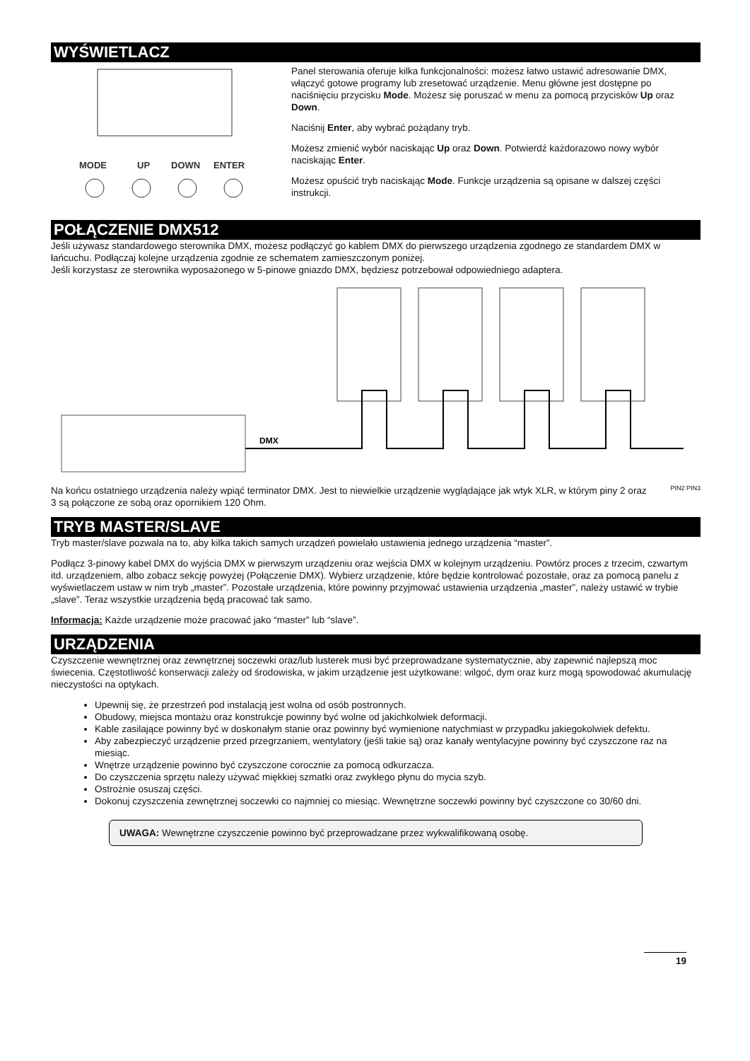WYŚWIETLACZ
MODE
UP
DOWN
ENTER
Panel sterowania oferuje kilka funkcjonalności: możesz łatwo ustawić adresowanie DMX, włączyć gotowe programy lub zresetować urządzenie. Menu główne jest dostępne po naciśnięciu przycisku Mode. Możesz się poruszać w menu za pomocą przycisków Up oraz Down.
Naciśnij Enter, aby wybrać pożądany tryb.
Możesz zmienić wybór naciskając Up oraz Down. Potwierdź każdorazowo nowy wybór naciskając Enter.
Możesz opuścić tryb naciskając Mode. Funkcje urządzenia są opisane w dalszej części instrukcji.
POŁĄCZENIE DMX512
Jeśli używasz standardowego sterownika DMX, możesz podłączyć go kablem DMX do pierwszego urządzenia zgodnego ze standardem DMX w łańcuchu. Podłączaj kolejne urządzenia zgodnie ze schematem zamieszczonym poniżej.
Jeśli korzystasz ze sterownika wyposażonego w 5-pinowe gniazdo DMX, będziesz potrzebował odpowiedniego adaptera.
DMX
Na końcu ostatniego urządzenia należy wpiąć terminator DMX. Jest to niewielkie urządzenie wyglądające jak wtyk XLR, w którym piny 2 oraz 3 są połączone ze sobą oraz opornikiem 120 Ohm.
PIN2 PIN3
TRYB MASTER/SLAVE
Tryb master/slave pozwala na to, aby kilka takich samych urządzeń powielało ustawienia jednego urządzenia “master”.
Podłącz 3-pinowy kabel DMX do wyjścia DMX w pierwszym urządzeniu oraz wejścia DMX w kolejnym urządzeniu. Powtórz proces z trzecim, czwartym itd. urządzeniem, albo zobacz sekcję powyżej (Połączenie DMX). Wybierz urządzenie, które będzie kontrolować pozostałe, oraz za pomocą panelu z wyświetlaczem ustaw w nim tryb „master”. Pozostałe urządzenia, które powinny przyjmować ustawienia urządzenia „master”, należy ustawić w trybie „slave”. Teraz wszystkie urządzenia będą pracować tak samo.
Informacja: Każde urządzenie może pracować jako “master” lub “slave”.
URZĄDZENIA
Czyszczenie wewnętrznej oraz zewnętrznej soczewki oraz/lub lusterek musi być przeprowadzane systematycznie, aby zapewnić najlepszą moc świecenia. Częstotliwość konserwacji zależy od środowiska, w jakim urządzenie jest użytkowane: wilgoć, dym oraz kurz mogą spowodować akumulację nieczystości na optykach.
Upewnij się, że przestrzeń pod instalacją jest wolna od osób postronnych.
Obudowy, miejsca montażu oraz konstrukcje powinny być wolne od jakichkolwiek deformacji.
Kable zasilające powinny być w doskonałym stanie oraz powinny być wymienione natychmiast w przypadku jakiegokolwiek defektu.
Aby zabezpieczyć urządzenie przed przegrzaniem, wentylatory (jeśli takie są) oraz kanały wentylacyjne powinny być czyszczone raz na miesiąc.
Wnętrze urządzenie powinno być czyszczone corocznie za pomocą odkurzacza.
Do czyszczenia sprzętu należy używać miękkiej szmatki oraz zwykłego płynu do mycia szyb.
Ostrożnie osuszaj części.
Dokonuj czyszczenia zewnętrznej soczewki co najmniej co miesiąc. Wewnętrzne soczewki powinny być czyszczone co 30/60 dni.
UWAGA: Wewnętrzne czyszczenie powinno być przeprowadzane przez wykwalifikowaną osobę.
19